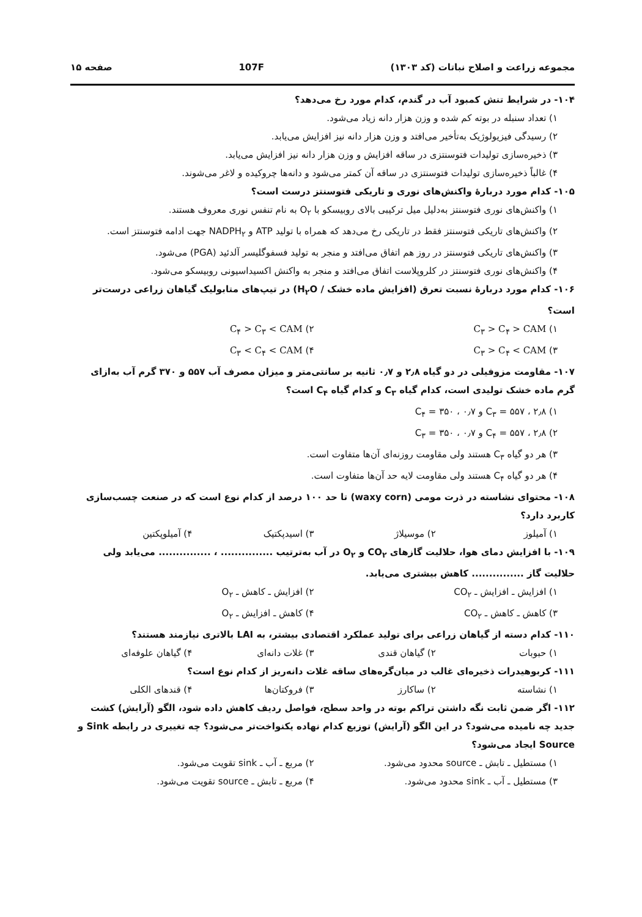مجموعه زراعت و اصلاح نباتات (کد ۱۳۰۳) 107F صفحه ۱۵
۱۰۴- در شرایط تنش کمبود آب در گندم، کدام مورد رخ می‌دهد؟
۱) تعداد سنبله در بوته کم شده و وزن هزار دانه زیاد می‌شود.
۲) رسیدگی فیزیولوژیک به‌تأخیر می‌افتد و وزن هزار دانه نیز افزایش می‌یابد.
۳) ذخیره‌سازی تولیدات فتوسنتزی در ساقه افزایش و وزن هزار دانه نیز افزایش می‌یابد.
۴) غالباً ذخیره‌سازی تولیدات فتوسنتزی در ساقه آن کمتر می‌شود و دانه‌ها چروکیده و لاغر می‌شوند.
۱۰۵- کدام مورد دربارهٔ واکنش‌های نوری و تاریکی فتوسنتز درست است؟
۱) واکنش‌های نوری فتوسنتز به‌دلیل میل ترکیبی بالای روبیسکو با O<sub>۲</sub> به نام تنفس نوری معروف هستند.
۲) واکنش‌های تاریکی فتوسنتز فقط در تاریکی رخ می‌دهد که همراه با تولید ATP و NADPH<sub>۲</sub> جهت ادامه فتوسنتز است.
۳) واکنش‌های تاریکی فتوسنتز در روز هم اتفاق می‌افتد و منجر به تولید فسفوگلیسر آلدئید (PGA) می‌شود.
۴) واکنش‌های نوری فتوسنتز در کلروپلاست اتفاق می‌افتد و منجر به واکنش اکسیداسیونی روبیسکو می‌شود.
۱۰۶- کدام مورد دربارهٔ نسبت تعرق (افزایش ماده خشک / H<sub>۲</sub>O) در تیپ‌های متابولیک گیاهان زراعی درست‌تر است؟
۱) C<sub>۳</sub> > C<sub>۴</sub> > CAM ۲) C<sub>۴</sub> > C<sub>۳</sub> < CAM
۳) C<sub>۳</sub> > C<sub>۴</sub> < CAM ۴) C<sub>۳</sub> < C<sub>۴</sub> < CAM
۱۰۷- مقاومت مزوفیلی در دو گیاه ۲٫۸ و ۰٫۷ ثانیه بر سانتی‌متر و میزان مصرف آب ۵۵۷ و ۳۷۰ گرم آب به‌ازای گرم ماده خشک تولیدی است، کدام گیاه C<sub>۳</sub> و کدام گیاه C<sub>۴</sub> است؟
۱) C<sub>۳</sub> = ۵۵۷ ، ۲٫۸ و C<sub>۴</sub> = ۳۵۰ ، ۰٫۷
۲) C<sub>۴</sub> = ۵۵۷ ، ۲٫۸ و C<sub>۳</sub> = ۳۵۰ ، ۰٫۷
۳) هر دو گیاه C<sub>۳</sub> هستند ولی مقاومت روزنه‌ای آن‌ها متفاوت است.
۴) هر دو گیاه C<sub>۴</sub> هستند ولی مقاومت لایه حد آن‌ها متفاوت است.
۱۰۸- محتوای نشاسته در ذرت مومی (waxy corn) تا حد ۱۰۰ درصد از کدام نوع است که در صنعت چسب‌سازی کاربرد دارد؟
۱) آمیلوز ۲) موسیلاژ ۳) اسیدپکتیک ۴) آمیلوپکتین
۱۰۹- با افزایش دمای هوا، حلالیت گازهای CO<sub>۲</sub> و O<sub>۲</sub> در آب به‌ترتیب ............... ، ............... می‌یابد ولی حلالیت گاز ............... کاهش بیشتری می‌یابد.
۱) افزایش ـ افزایش ـ CO<sub>۲</sub> ۲) افزایش ـ کاهش ـ O<sub>۲</sub>
۳) کاهش ـ کاهش ـ CO<sub>۲</sub> ۴) کاهش ـ افزایش ـ O<sub>۲</sub>
۱۱۰- کدام دسته از گیاهان زراعی برای تولید عملکرد اقتصادی بیشتر، به LAI بالاتری نیازمند هستند؟
۱) حبوبات ۲) گیاهان قندی ۳) غلات دانه‌ای ۴) گیاهان علوفه‌ای
۱۱۱- کربوهیدرات ذخیره‌ای غالب در میان‌گره‌های ساقه غلات دانه‌ریز از کدام نوع است؟
۱) نشاسته ۲) ساکارز ۳) فروکتان‌ها ۴) قندهای الکلی
۱۱۲- اگر ضمن ثابت نگه داشتن تراکم بوته در واحد سطح، فواصل ردیف کاهش داده شود، الگو (آرایش) کشت جدید چه نامیده می‌شود؟ در این الگو (آرایش) توزیع کدام نهاده یکنواخت‌تر می‌شود؟ چه تغییری در رابطه Sink و Source ایجاد می‌شود؟
۱) مستطیل ـ تابش ـ source محدود می‌شود. ۲) مربع ـ آب ـ sink تقویت می‌شود.
۳) مستطیل ـ آب ـ sink محدود می‌شود. ۴) مربع ـ تابش ـ source تقویت می‌شود.